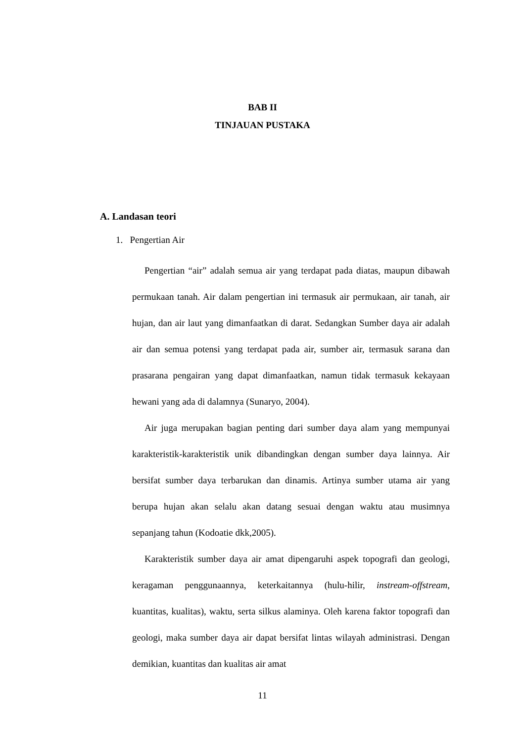BAB II
TINJAUAN PUSTAKA
A. Landasan teori
1. Pengertian Air
Pengertian “air” adalah semua air yang terdapat pada diatas, maupun dibawah permukaan tanah. Air dalam pengertian ini termasuk air permukaan, air tanah, air hujan, dan air laut yang dimanfaatkan di darat. Sedangkan Sumber daya air adalah air dan semua potensi yang terdapat pada air, sumber air, termasuk sarana dan prasarana pengairan yang dapat dimanfaatkan, namun tidak termasuk kekayaan hewani yang ada di dalamnya (Sunaryo, 2004).
Air juga merupakan bagian penting dari sumber daya alam yang mempunyai karakteristik-karakteristik unik dibandingkan dengan sumber daya lainnya. Air bersifat sumber daya terbarukan dan dinamis. Artinya sumber utama air yang berupa hujan akan selalu akan datang sesuai dengan waktu atau musimnya sepanjang tahun (Kodoatie dkk,2005).
Karakteristik sumber daya air amat dipengaruhi aspek topografi dan geologi, keragaman penggunaannya, keterkaitannya (hulu-hilir, instream-offstream, kuantitas, kualitas), waktu, serta silkus alaminya. Oleh karena faktor topografi dan geologi, maka sumber daya air dapat bersifat lintas wilayah administrasi. Dengan demikian, kuantitas dan kualitas air amat
11